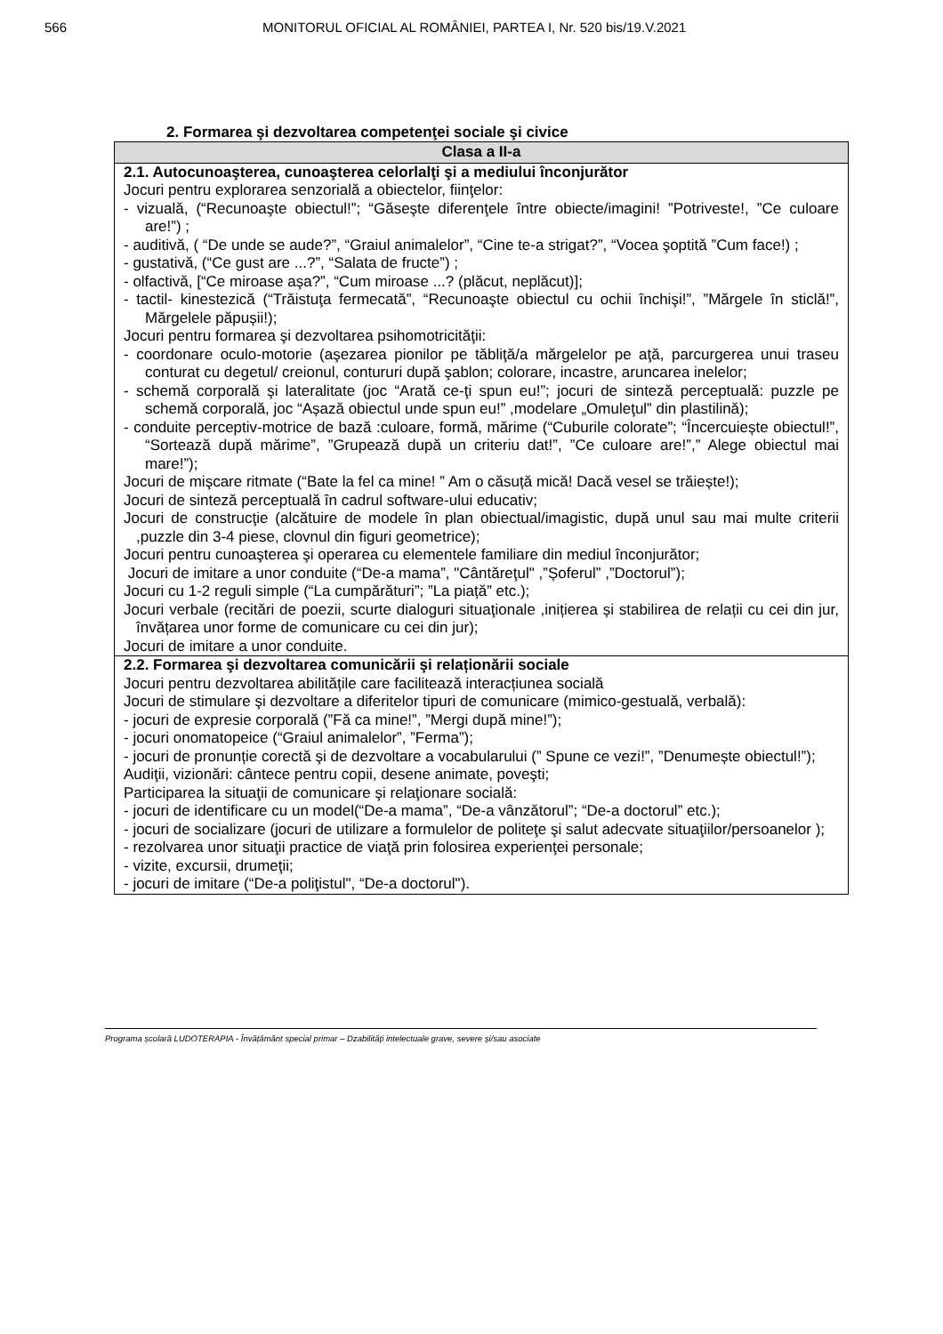566 MONITORUL OFICIAL AL ROMÂNIEI, PARTEA I, Nr. 520 bis/19.V.2021
2. Formarea şi dezvoltarea competenţei sociale şi civice
| Clasa a II-a |
| --- |
| 2.1. Autocunoaşterea, cunoaşterea celorlalţi şi a mediului înconjurător Jocuri pentru explorarea senzorială a obiectelor, fiinţelor: - vizuală, (“Recunoaşte obiectul!”; “Găseşte diferenţele între obiecte/imagini! ”Potriveste!, ”Ce culoare are!”) ; - auditivă, ( “De unde se aude?”, “Graiul animalelor”, “Cine te-a strigat?”, “Vocea şoptită ”Cum face!) ; - gustativă, (“Ce gust are ...?”, “Salata de fructe”) ; - olfactivă, [“Ce miroase aşa?”, “Cum miroase ...? (plăcut, neplăcut)]; - tactil- kinestezică (“Trăistuţa fermecată”, “Recunoaşte obiectul cu ochii închişi!”, ”Mărgele în sticlă!”, Mărgelele păpușii!); Jocuri pentru formarea şi dezvoltarea psihomotricităţii: - coordonare oculo-motorie (aşezarea pionilor pe tăbliţă/a mărgelelor pe aţă, parcurgerea unui traseu conturat cu degetul/ creionul, contururi după şablon; colorare, incastre, aruncarea inelelor; - schemă corporală şi lateralitate (joc “Arată ce-ţi spun eu!”; jocuri de sinteză perceptuală: puzzle pe schemă corporală, joc “Așază obiectul unde spun eu!” ,modelare „Omuleţul” din plastilină); - conduite perceptiv-motrice de bază :culoare, formă, mărime (“Cuburile colorate”; “Încercuiește obiectul!”, “Sortează după mărime”, ”Grupează după un criteriu dat!”, ”Ce culoare are!”,” Alege obiectul mai mare!”); Jocuri de mişcare ritmate (“Bate la fel ca mine! ” Am o căsuță mică! Dacă vesel se trăiește!); Jocuri de sinteză perceptuală în cadrul software-ului educativ; Jocuri de construcţie (alcătuire de modele în plan obiectual/imagistic, după unul sau mai multe criterii ,puzzle din 3-4 piese, clovnul din figuri geometrice); Jocuri pentru cunoaşterea şi operarea cu elementele familiare din mediul înconjurător; Jocuri de imitare a unor conduite (“De-a mama”, "Cântăreţul" ,”Șoferul” ,”Doctorul”); Jocuri cu 1-2 reguli simple (“La cumpărături”; ”La piață” etc.); Jocuri verbale (recitări de poezii, scurte dialoguri situaţionale ,inițierea și stabilirea de relații cu cei din jur, învățarea unor forme de comunicare cu cei din jur); Jocuri de imitare a unor conduite. |
| 2.2. Formarea şi dezvoltarea comunicării şi relaționării sociale Jocuri pentru dezvoltarea abilitățile care facilitează interacțiunea socială Jocuri de stimulare şi dezvoltare a diferitelor tipuri de comunicare (mimico-gestuală, verbală): - jocuri de expresie corporală (”Fă ca mine!”, ”Mergi după mine!”); - jocuri onomatopeice (“Graiul animalelor”, ”Ferma”); - jocuri de pronunție corectă şi de dezvoltare a vocabularului (” Spune ce vezi!”, ”Denumește obiectul!”); Audiţii, vizionări: cântece pentru copii, desene animate, poveşti; Participarea la situaţii de comunicare şi relaţionare socială: - jocuri de identificare cu un model(“De-a mama”, “De-a vânzătorul”; “De-a doctorul” etc.); - jocuri de socializare (jocuri de utilizare a formulelor de politeţe şi salut adecvate situaţiilor/persoanelor ); - rezolvarea unor situaţii practice de viaţă prin folosirea experienţei personale; - vizite, excursii, drumeţii; - jocuri de imitare (“De-a poliţistul", “De-a doctorul"). |
Programa școlară LUDOTERAPIA - Învățământ special primar – Dzabilităţi intelectuale grave, severe şi/sau asociate